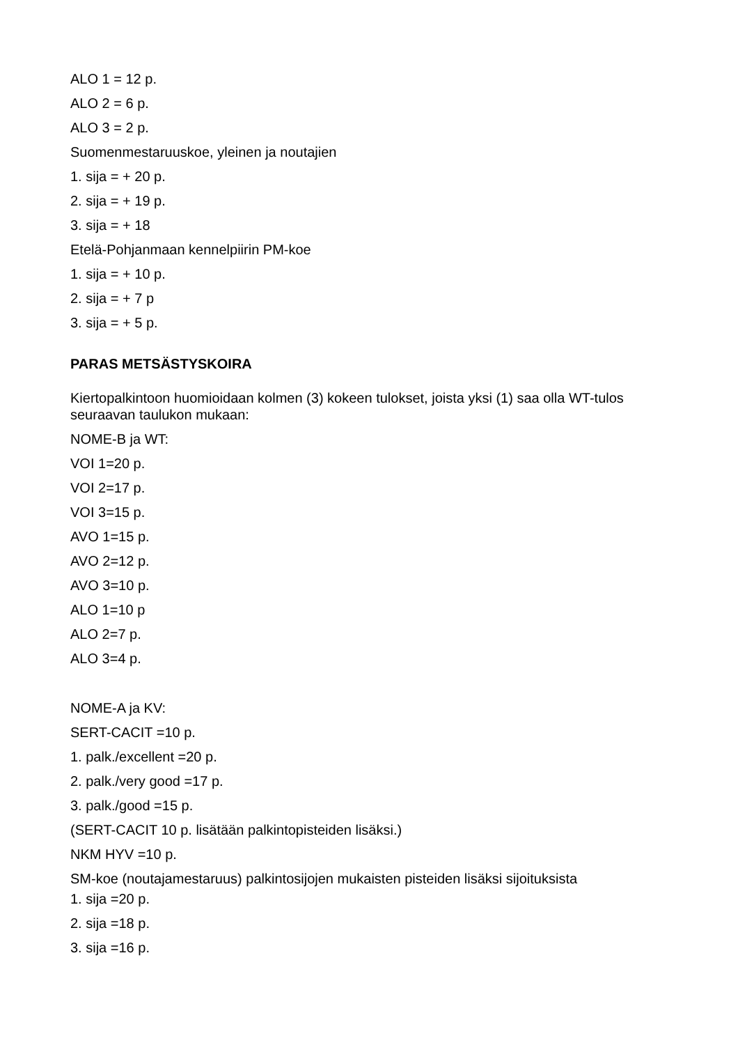ALO 1 = 12 p.
ALO 2 = 6 p.
ALO 3 = 2 p.
Suomenmestaruuskoe, yleinen ja noutajien
1. sija = + 20 p.
2. sija = + 19 p.
3. sija = + 18
Etelä-Pohjanmaan kennelpiirin PM-koe
1. sija = + 10 p.
2. sija = + 7 p
3. sija = + 5 p.
PARAS METSÄSTYSKOIRA
Kiertopalkintoon huomioidaan kolmen (3) kokeen tulokset, joista yksi (1) saa olla WT-tulos seuraavan taulukon mukaan:
NOME-B ja WT:
VOI 1=20 p.
VOI 2=17 p.
VOI 3=15 p.
AVO 1=15 p.
AVO 2=12 p.
AVO 3=10 p.
ALO 1=10 p
ALO 2=7 p.
ALO 3=4 p.
NOME-A ja KV:
SERT-CACIT =10 p.
1. palk./excellent =20 p.
2. palk./very good =17 p.
3. palk./good =15 p.
(SERT-CACIT 10 p. lisätään palkintopisteiden lisäksi.)
NKM HYV =10 p.
SM-koe (noutajamestaruus) palkintosijojen mukaisten pisteiden lisäksi sijoituksista
1. sija =20 p.
2. sija =18 p.
3. sija =16 p.